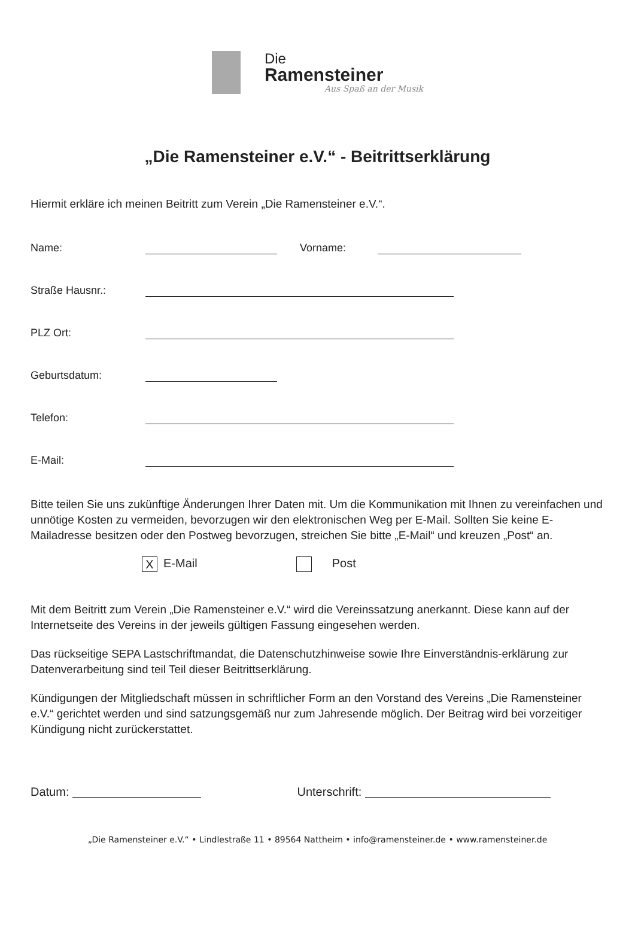Die
Ramensteiner
Aus Spaß an der Musik
„Die Ramensteiner e.V.“ - Beitrittserklärung
Hiermit erkläre ich meinen Beitritt zum Verein „Die Ramensteiner e.V.“.
Name: Vorname:
Straße Hausnr.:
PLZ Ort:
Geburtsdatum:
Telefon:
E-Mail:
Bitte teilen Sie uns zukünftige Änderungen Ihrer Daten mit. Um die Kommunikation mit Ihnen zu vereinfachen und unnötige Kosten zu vermeiden, bevorzugen wir den elektronischen Weg per E-Mail. Sollten Sie keine E-Mailadresse besitzen oder den Postweg bevorzugen, streichen Sie bitte „E-Mail“ und kreuzen „Post“ an.
X E-Mail Post
Mit dem Beitritt zum Verein „Die Ramensteiner e.V.“ wird die Vereinssatzung anerkannt. Diese kann auf der Internetseite des Vereins in der jeweils gültigen Fassung eingesehen werden.
Das rückseitige SEPA Lastschriftmandat, die Datenschutzhinweise sowie Ihre Einverständnis-erklärung zur Datenverarbeitung sind teil Teil dieser Beitrittserklärung.
Kündigungen der Mitgliedschaft müssen in schriftlicher Form an den Vorstand des Vereins „Die Ramensteiner e.V.“ gerichtet werden und sind satzungsgemäß nur zum Jahresende möglich. Der Beitrag wird bei vorzeitiger Kündigung nicht zurückerstattet.
Datum: Unterschrift:
„Die Ramensteiner e.V.“ • Lindlestraße 11 • 89564 Nattheim • info@ramensteiner.de • www.ramensteiner.de